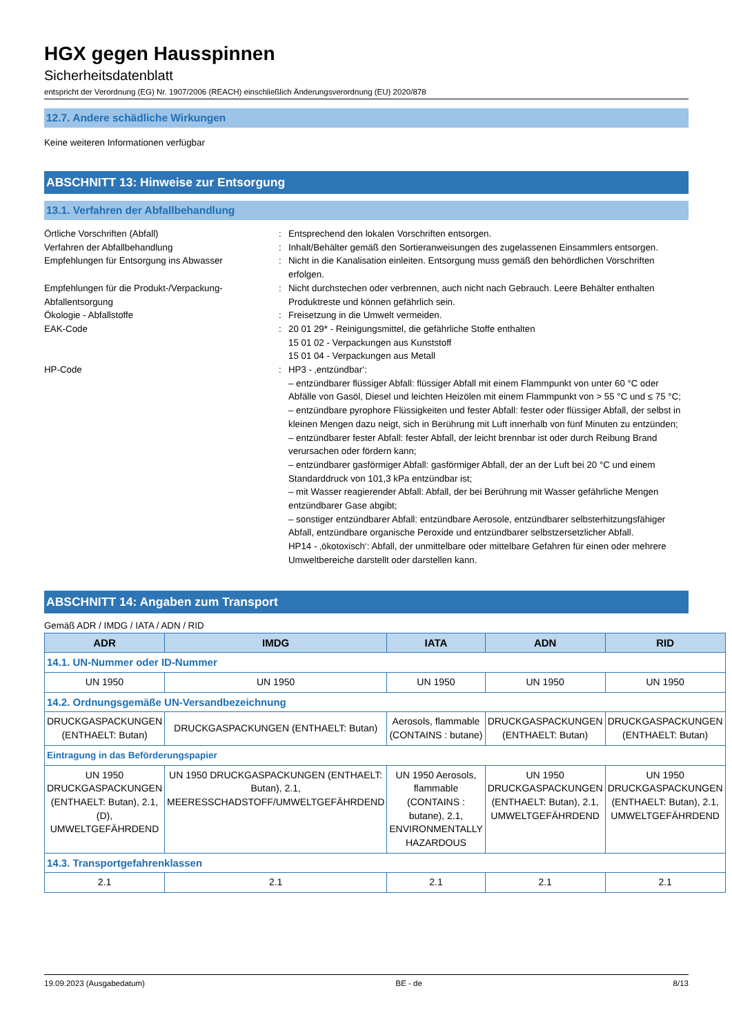HGX gegen Hausspinnen
Sicherheitsdatenblatt
entspricht der Verordnung (EG) Nr. 1907/2006 (REACH) einschließlich Änderungsverordnung (EU) 2020/878
12.7. Andere schädliche Wirkungen
Keine weiteren Informationen verfügbar
ABSCHNITT 13: Hinweise zur Entsorgung
13.1. Verfahren der Abfallbehandlung
Örtliche Vorschriften (Abfall)
:
Entsprechend den lokalen Vorschriften entsorgen.
Verfahren der Abfallbehandlung
:
Inhalt/Behälter gemäß den Sortieranweisungen des zugelassenen Einsammlers entsorgen.
Empfehlungen für Entsorgung ins Abwasser
:
Nicht in die Kanalisation einleiten. Entsorgung muss gemäß den behördlichen Vorschriften erfolgen.
Empfehlungen für die Produkt-/Verpackung-Abfallentsorgung
:
Nicht durchstechen oder verbrennen, auch nicht nach Gebrauch. Leere Behälter enthalten Produktreste und können gefährlich sein.
Ökologie - Abfallstoffe
:
Freisetzung in die Umwelt vermeiden.
EAK-Code
:
20 01 29* - Reinigungsmittel, die gefährliche Stoffe enthalten
15 01 02 - Verpackungen aus Kunststoff
15 01 04 - Verpackungen aus Metall
HP-Code
:
HP3 - ‚entzündbar‘:
– entzündbarer flüssiger Abfall: flüssiger Abfall mit einem Flammpunkt von unter 60 °C oder Abfälle von Gasöl, Diesel und leichten Heizölen mit einem Flammpunkt von > 55 °C und ≤ 75 °C;
– entzündbare pyrophore Flüssigkeiten und fester Abfall: fester oder flüssiger Abfall, der selbst in kleinen Mengen dazu neigt, sich in Berührung mit Luft innerhalb von fünf Minuten zu entzünden;
– entzündbarer fester Abfall: fester Abfall, der leicht brennbar ist oder durch Reibung Brand verursachen oder fördern kann;
– entzündbarer gasförmiger Abfall: gasförmiger Abfall, der an der Luft bei 20 °C und einem Standarddruck von 101,3 kPa entzündbar ist;
– mit Wasser reagierender Abfall: Abfall, der bei Berührung mit Wasser gefährliche Mengen entzündbarer Gase abgibt;
– sonstiger entzündbarer Abfall: entzündbare Aerosole, entzündbarer selbsterhitzungsfähiger Abfall, entzündbare organische Peroxide und entzündbarer selbstzersetzlicher Abfall.
HP14 - ‚ökotoxisch‘: Abfall, der unmittelbare oder mittelbare Gefahren für einen oder mehrere Umweltbereiche darstellt oder darstellen kann.
ABSCHNITT 14: Angaben zum Transport
Gemäß ADR / IMDG / IATA / ADN / RID
| ADR | IMDG | IATA | ADN | RID |
| --- | --- | --- | --- | --- |
| 14.1. UN-Nummer oder ID-Nummer | | | | |
| UN 1950 | UN 1950 | UN 1950 | UN 1950 | UN 1950 |
| 14.2. Ordnungsgemäße UN-Versandbezeichnung | | | | |
| DRUCKGASPACKUNGEN (ENTHAELT: Butan) | DRUCKGASPACKUNGEN (ENTHAELT: Butan) | Aerosols, flammable (CONTAINS : butane) | DRUCKGASPACKUNGEN (ENTHAELT: Butan) | DRUCKGASPACKUNGEN (ENTHAELT: Butan) |
| Eintragung in das Beförderungspapier | | | | |
| UN 1950 DRUCKGASPACKUNGEN (ENTHAELT: Butan), 2.1, (D), UMWELTGEFÄHRDEND | UN 1950 DRUCKGASPACKUNGEN (ENTHAELT: Butan), 2.1, MEERESSCHADSTOFF/UMWELTGEFÄHRDEND | UN 1950 Aerosols, flammable (CONTAINS : butane), 2.1, ENVIRONMENTALLY HAZARDOUS | UN 1950 DRUCKGASPACKUNGEN (ENTHAELT: Butan), 2.1, UMWELTGEFÄHRDEND | UN 1950 DRUCKGASPACKUNGEN (ENTHAELT: Butan), 2.1, UMWELTGEFÄHRDEND |
| 14.3. Transportgefahrenklassen | | | | |
| 2.1 | 2.1 | 2.1 | 2.1 | 2.1 |
19.09.2023 (Ausgabedatum) BE - de 8/13